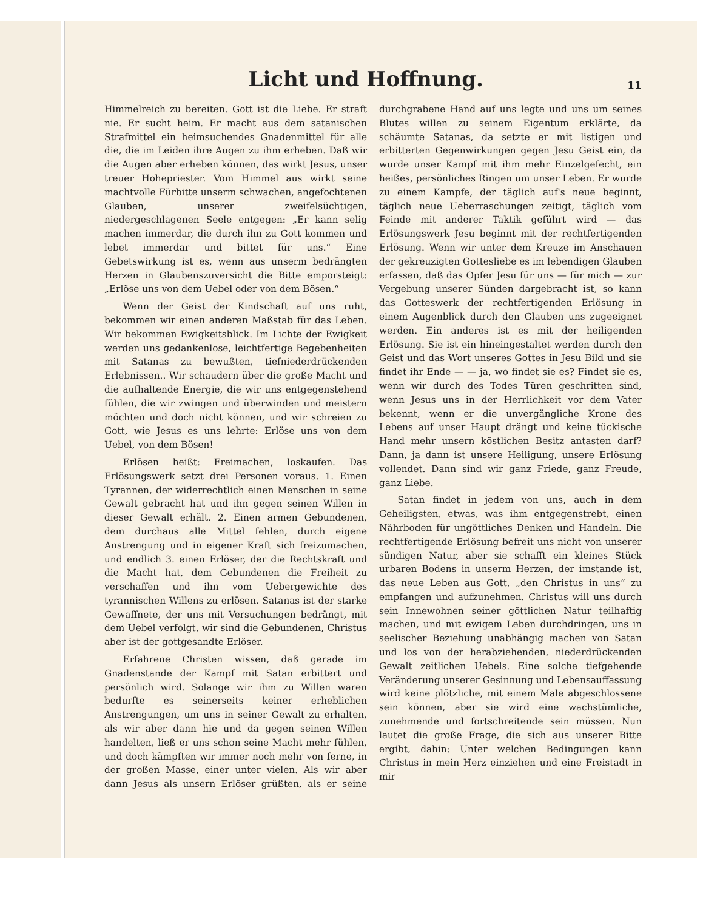Licht und Hoffnung.
11
Himmelreich zu bereiten. Gott ist die Liebe. Er straft nie. Er sucht heim. Er macht aus dem satanischen Strafmittel ein heimsuchendes Gnadenmittel für alle die, die im Leiden ihre Augen zu ihm erheben. Daß wir die Augen aber erheben können, das wirkt Jesus, unser treuer Hohepriester. Vom Himmel aus wirkt seine machtvolle Fürbitte unserm schwachen, angefochtenen Glauben, unserer zweifelsüchtigen, niedergeschlagenen Seele entgegen: „Er kann selig machen immerdar, die durch ihn zu Gott kommen und lebet immerdar und bittet für uns.“ Eine Gebetswirkung ist es, wenn aus unserm bedrängten Herzen in Glaubenszuversicht die Bitte emporsteigt: „Erlöse uns von dem Uebel oder von dem Bösen.“
Wenn der Geist der Kindschaft auf uns ruht, bekommen wir einen anderen Maßstab für das Leben. Wir bekommen Ewigkeitsblick. Im Lichte der Ewigkeit werden uns gedankenlose, leichtfertige Begebenheiten mit Satanas zu bewußten, tiefniederdrückenden Erlebnissen.. Wir schaudern über die große Macht und die aufhaltende Energie, die wir uns entgegenstehend fühlen, die wir zwingen und überwinden und meistern möchten und doch nicht können, und wir schreien zu Gott, wie Jesus es uns lehrte: Erlöse uns von dem Uebel, von dem Bösen!
Erlösen heißt: Freimachen, loskaufen. Das Erlösungswerk setzt drei Personen voraus. 1. Einen Tyrannen, der widerrechtlich einen Menschen in seine Gewalt gebracht hat und ihn gegen seinen Willen in dieser Gewalt erhält. 2. Einen armen Gebundenen, dem durchaus alle Mittel fehlen, durch eigene Anstrengung und in eigener Kraft sich freizumachen, und endlich 3. einen Erlöser, der die Rechtskraft und die Macht hat, dem Gebundenen die Freiheit zu verschaffen und ihn vom Uebergewichte des tyrannischen Willens zu erlösen. Satanas ist der starke Gewaffnete, der uns mit Versuchungen bedrängt, mit dem Uebel verfolgt, wir sind die Gebundenen, Christus aber ist der gottgesandte Erlöser.
Erfahrene Christen wissen, daß gerade im Gnadenstande der Kampf mit Satan erbittert und persönlich wird. Solange wir ihm zu Willen waren bedurfte es seinerseits keiner erheblichen Anstrengungen, um uns in seiner Gewalt zu erhalten, als wir aber dann hie und da gegen seinen Willen handelten, ließ er uns schon seine Macht mehr fühlen, und doch kämpften wir immer noch mehr von ferne, in der großen Masse, einer unter vielen. Als wir aber dann Jesus als unsern Erlöser grüßten, als er seine durchgrabene Hand auf uns legte und uns um seines Blutes willen zu seinem Eigentum erklärte, da schäumte Satanas, da setzte er mit listigen und erbitterten Gegenwirkungen gegen Jesu Geist ein, da wurde unser Kampf mit ihm mehr Einzelgefecht, ein heißes, persönliches Ringen um unser Leben. Er wurde zu einem Kampfe, der täglich auf's neue beginnt, täglich neue Ueberraschungen zeitigt, täglich vom Feinde mit anderer Taktik geführt wird — das Erlösungswerk Jesu beginnt mit der rechtfertigenden Erlösung. Wenn wir unter dem Kreuze im Anschauen der gekreuzigten Gottesliebe es im lebendigen Glauben erfassen, daß das Opfer Jesu für uns — für mich — zur Vergebung unserer Sünden dargebracht ist, so kann das Gotteswerk der rechtfertigenden Erlösung in einem Augenblick durch den Glauben uns zugeeignet werden. Ein anderes ist es mit der heiligenden Erlösung. Sie ist ein hineingestaltet werden durch den Geist und das Wort unseres Gottes in Jesu Bild und sie findet ihr Ende — — ja, wo findet sie es? Findet sie es, wenn wir durch des Todes Türen geschritten sind, wenn Jesus uns in der Herrlichkeit vor dem Vater bekennt, wenn er die unvergängliche Krone des Lebens auf unser Haupt drängt und keine tückische Hand mehr unsern köstlichen Besitz antasten darf? Dann, ja dann ist unsere Heiligung, unsere Erlösung vollendet. Dann sind wir ganz Friede, ganz Freude, ganz Liebe.
Satan findet in jedem von uns, auch in dem Geheiligsten, etwas, was ihm entgegenstrebt, einen Nährboden für ungöttliches Denken und Handeln. Die rechtfertigende Erlösung befreit uns nicht von unserer sündigen Natur, aber sie schafft ein kleines Stück urbaren Bodens in unserm Herzen, der imstande ist, das neue Leben aus Gott, „den Christus in uns“ zu empfangen und aufzunehmen. Christus will uns durch sein Innewohnen seiner göttlichen Natur teilhaftig machen, und mit ewigem Leben durchdringen, uns in seelischer Beziehung unabhängig machen von Satan und los von der herabziehenden, niederdrückenden Gewalt zeitlichen Uebels. Eine solche tiefgehende Veränderung unserer Gesinnung und Lebensauffassung wird keine plötzliche, mit einem Male abgeschlossene sein können, aber sie wird eine wachstümliche, zunehmende und fortschreitende sein müssen. Nun lautet die große Frage, die sich aus unserer Bitte ergibt, dahin: Unter welchen Bedingungen kann Christus in mein Herz einziehen und eine Freistadt in mir